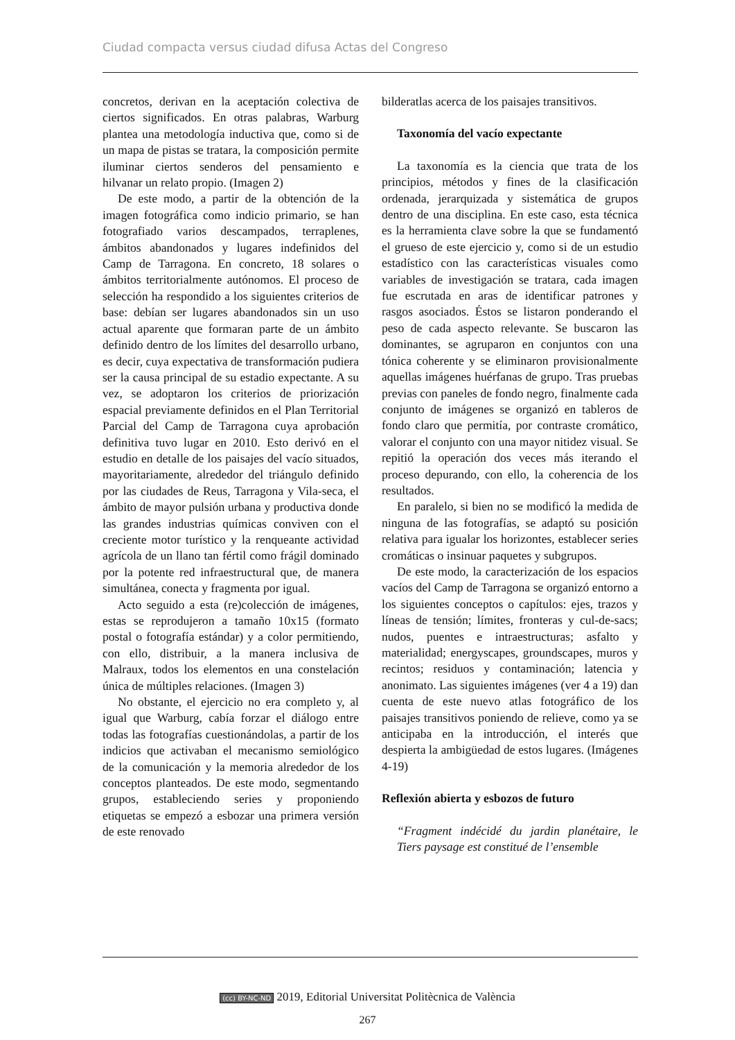Ciudad compacta versus ciudad difusa Actas del Congreso
concretos, derivan en la aceptación colectiva de ciertos significados. En otras palabras, Warburg plantea una metodología inductiva que, como si de un mapa de pistas se tratara, la composición permite iluminar ciertos senderos del pensamiento e hilvanar un relato propio. (Imagen 2)
De este modo, a partir de la obtención de la imagen fotográfica como indicio primario, se han fotografiado varios descampados, terraplenes, ámbitos abandonados y lugares indefinidos del Camp de Tarragona. En concreto, 18 solares o ámbitos territorialmente autónomos. El proceso de selección ha respondido a los siguientes criterios de base: debían ser lugares abandonados sin un uso actual aparente que formaran parte de un ámbito definido dentro de los límites del desarrollo urbano, es decir, cuya expectativa de transformación pudiera ser la causa principal de su estadio expectante. A su vez, se adoptaron los criterios de priorización espacial previamente definidos en el Plan Territorial Parcial del Camp de Tarragona cuya aprobación definitiva tuvo lugar en 2010. Esto derivó en el estudio en detalle de los paisajes del vacío situados, mayoritariamente, alrededor del triángulo definido por las ciudades de Reus, Tarragona y Vila-seca, el ámbito de mayor pulsión urbana y productiva donde las grandes industrias químicas conviven con el creciente motor turístico y la renqueante actividad agrícola de un llano tan fértil como frágil dominado por la potente red infraestructural que, de manera simultánea, conecta y fragmenta por igual.
Acto seguido a esta (re)colección de imágenes, estas se reprodujeron a tamaño 10x15 (formato postal o fotografía estándar) y a color permitiendo, con ello, distribuir, a la manera inclusiva de Malraux, todos los elementos en una constelación única de múltiples relaciones. (Imagen 3)
No obstante, el ejercicio no era completo y, al igual que Warburg, cabía forzar el diálogo entre todas las fotografías cuestionándolas, a partir de los indicios que activaban el mecanismo semiológico de la comunicación y la memoria alrededor de los conceptos planteados. De este modo, segmentando grupos, estableciendo series y proponiendo etiquetas se empezó a esbozar una primera versión de este renovado
bilderatlas acerca de los paisajes transitivos.
Taxonomía del vacío expectante
La taxonomía es la ciencia que trata de los principios, métodos y fines de la clasificación ordenada, jerarquizada y sistemática de grupos dentro de una disciplina. En este caso, esta técnica es la herramienta clave sobre la que se fundamentó el grueso de este ejercicio y, como si de un estudio estadístico con las características visuales como variables de investigación se tratara, cada imagen fue escrutada en aras de identificar patrones y rasgos asociados. Éstos se listaron ponderando el peso de cada aspecto relevante. Se buscaron las dominantes, se agruparon en conjuntos con una tónica coherente y se eliminaron provisionalmente aquellas imágenes huérfanas de grupo. Tras pruebas previas con paneles de fondo negro, finalmente cada conjunto de imágenes se organizó en tableros de fondo claro que permitía, por contraste cromático, valorar el conjunto con una mayor nitidez visual. Se repitió la operación dos veces más iterando el proceso depurando, con ello, la coherencia de los resultados.
En paralelo, si bien no se modificó la medida de ninguna de las fotografías, se adaptó su posición relativa para igualar los horizontes, establecer series cromáticas o insinuar paquetes y subgrupos.
De este modo, la caracterización de los espacios vacíos del Camp de Tarragona se organizó entorno a los siguientes conceptos o capítulos: ejes, trazos y líneas de tensión; límites, fronteras y cul-de-sacs; nudos, puentes e intraestructuras; asfalto y materialidad; energyscapes, groundscapes, muros y recintos; residuos y contaminación; latencia y anonimato. Las siguientes imágenes (ver 4 a 19) dan cuenta de este nuevo atlas fotográfico de los paisajes transitivos poniendo de relieve, como ya se anticipaba en la introducción, el interés que despierta la ambigüedad de estos lugares. (Imágenes 4-19)
Reflexión abierta y esbozos de futuro
“Fragment indécidé du jardin planétaire, le Tiers paysage est constitué de l’ensemble
(cc) BY-NC-ND 2019, Editorial Universitat Politècnica de València
267